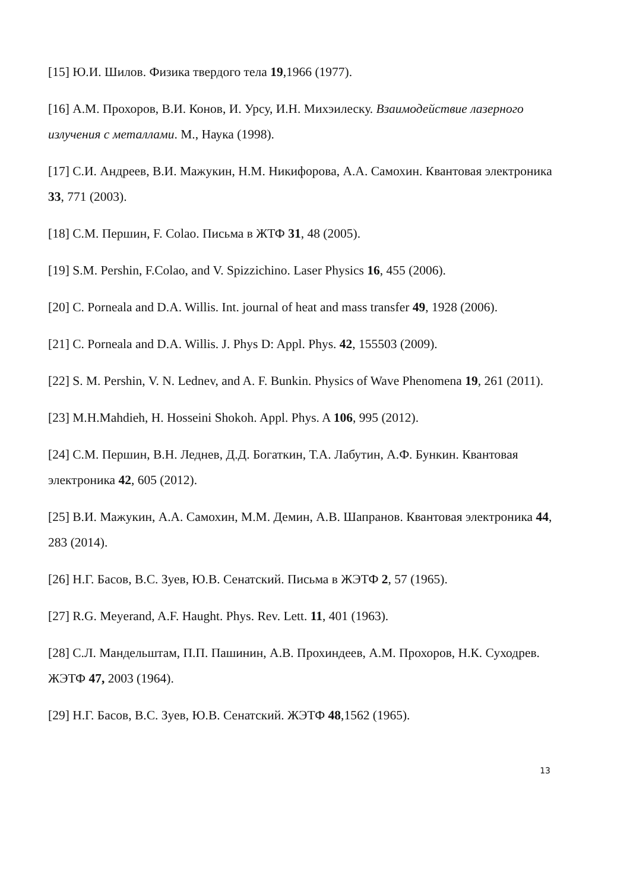[15] Ю.И. Шилов. Физика твердого тела 19,1966 (1977).
[16] А.М. Прохоров, В.И. Конов, И. Урсу, И.Н. Михэилеску. Взаимодействие лазерного излучения с металлами. М., Наука (1998).
[17] С.И. Андреев, В.И. Мажукин, Н.М. Никифорова, А.А. Самохин. Квантовая электроника 33, 771 (2003).
[18] С.М. Першин, F. Colao. Письма в ЖТФ 31, 48 (2005).
[19] S.M. Pershin, F.Colao, and V. Spizzichino. Laser Physics 16, 455 (2006).
[20] C. Porneala and D.A. Willis. Int. journal of heat and mass transfer 49, 1928 (2006).
[21] C. Porneala and D.A. Willis. J. Phys D: Appl. Phys. 42, 155503 (2009).
[22] S. M. Pershin, V. N. Lednev, and A. F. Bunkin. Physics of Wave Phenomena 19, 261 (2011).
[23] M.H.Mahdieh, H. Hosseini Shokoh. Appl. Phys. A 106, 995 (2012).
[24] С.М. Першин, В.Н. Леднев, Д.Д. Богаткин, Т.А. Лабутин, А.Ф. Бункин. Квантовая электроника 42, 605 (2012).
[25] В.И. Мажукин, А.А. Самохин, М.М. Демин, А.В. Шапранов. Квантовая электроника 44, 283 (2014).
[26] Н.Г. Басов, В.С. Зуев, Ю.В. Сенатский. Письма в ЖЭТФ 2, 57 (1965).
[27] R.G. Meyerand, A.F. Haught. Phys. Rev. Lett. 11, 401 (1963).
[28] С.Л. Мандельштам, П.П. Пашинин, А.В. Прохиндеев, А.М. Прохоров, Н.К. Суходрев. ЖЭТФ 47, 2003 (1964).
[29] Н.Г. Басов, В.С. Зуев, Ю.В. Сенатский. ЖЭТФ 48,1562 (1965).
13